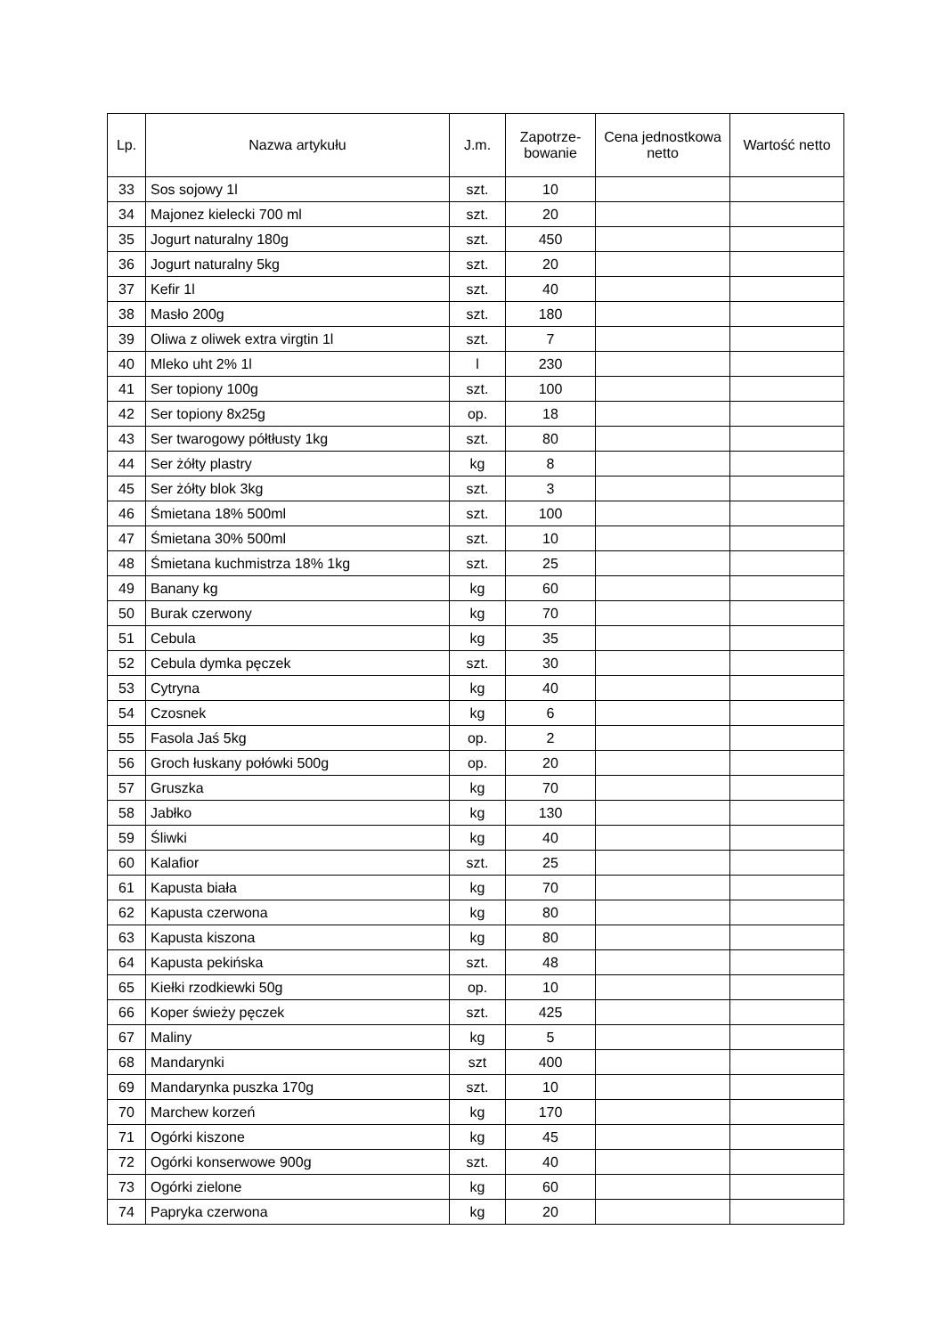| Lp. | Nazwa artykułu | J.m. | Zapotrze- bowanie | Cena jednostkowa netto | Wartość netto |
| --- | --- | --- | --- | --- | --- |
| 33 | Sos sojowy 1l | szt. | 10 | | |
| 34 | Majonez kielecki 700 ml | szt. | 20 | | |
| 35 | Jogurt naturalny 180g | szt. | 450 | | |
| 36 | Jogurt naturalny 5kg | szt. | 20 | | |
| 37 | Kefir 1l | szt. | 40 | | |
| 38 | Masło 200g | szt. | 180 | | |
| 39 | Oliwa z oliwek extra virgtin 1l | szt. | 7 | | |
| 40 | Mleko uht 2% 1l | l | 230 | | |
| 41 | Ser topiony 100g | szt. | 100 | | |
| 42 | Ser topiony 8x25g | op. | 18 | | |
| 43 | Ser twarogowy półtłusty 1kg | szt. | 80 | | |
| 44 | Ser żółty plastry | kg | 8 | | |
| 45 | Ser żółty blok 3kg | szt. | 3 | | |
| 46 | Śmietana 18% 500ml | szt. | 100 | | |
| 47 | Śmietana 30% 500ml | szt. | 10 | | |
| 48 | Śmietana kuchmistrza 18% 1kg | szt. | 25 | | |
| 49 | Banany kg | kg | 60 | | |
| 50 | Burak czerwony | kg | 70 | | |
| 51 | Cebula | kg | 35 | | |
| 52 | Cebula dymka pęczek | szt. | 30 | | |
| 53 | Cytryna | kg | 40 | | |
| 54 | Czosnek | kg | 6 | | |
| 55 | Fasola Jaś 5kg | op. | 2 | | |
| 56 | Groch łuskany połówki 500g | op. | 20 | | |
| 57 | Gruszka | kg | 70 | | |
| 58 | Jabłko | kg | 130 | | |
| 59 | Śliwki | kg | 40 | | |
| 60 | Kalafior | szt. | 25 | | |
| 61 | Kapusta biała | kg | 70 | | |
| 62 | Kapusta czerwona | kg | 80 | | |
| 63 | Kapusta kiszona | kg | 80 | | |
| 64 | Kapusta pekińska | szt. | 48 | | |
| 65 | Kiełki rzodkiewki 50g | op. | 10 | | |
| 66 | Koper świeży pęczek | szt. | 425 | | |
| 67 | Maliny | kg | 5 | | |
| 68 | Mandarynki | szt | 400 | | |
| 69 | Mandarynka puszka 170g | szt. | 10 | | |
| 70 | Marchew korzeń | kg | 170 | | |
| 71 | Ogórki kiszone | kg | 45 | | |
| 72 | Ogórki konserwowe 900g | szt. | 40 | | |
| 73 | Ogórki zielone | kg | 60 | | |
| 74 | Papryka czerwona | kg | 20 | | |